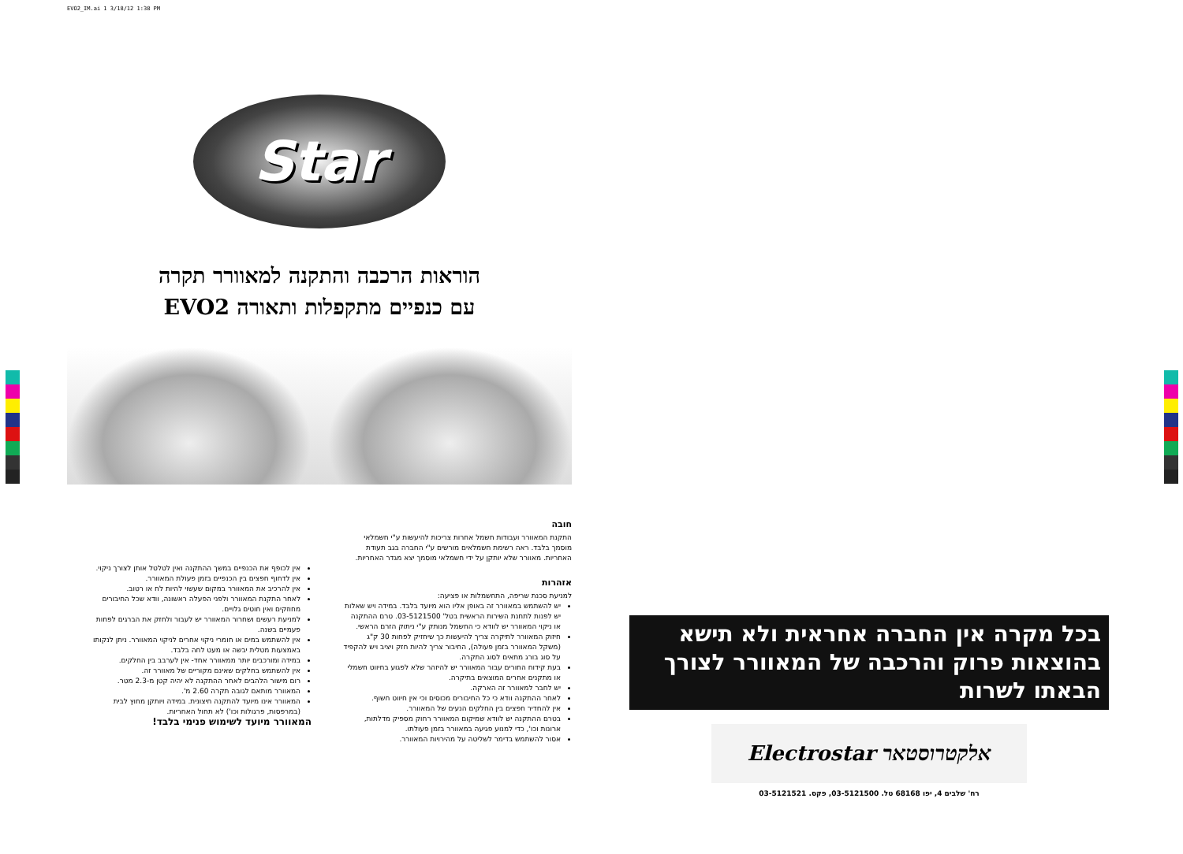EVO2_IM.ai 1 3/18/12 1:38 PM
Star
הוראות הרכבה והתקנה למאוורר תקרה
עם כנפיים מתקפלות ותאורה EVO2
חובה
התקנת המאוורר ועבודות חשמל אחרות צריכות להיעשות ע"י חשמלאי מוסמך בלבד. ראה רשימת חשמלאים מורשים ע"י החברה בגב תעודת האחריות. מאוורר שלא יותקן על ידי חשמלאי מוסמך יצא מגדר האחריות.
אזהרות
למניעת סכנת שריפה, התחשמלות או פציעה:
יש להשתמש במאוורר זה באופן אליו הוא מיועד בלבד. במידה ויש שאלות יש לפנות לתחנת השירות הראשית בטל' 03-5121500. טרם ההתקנה או ניקוי המאוורר יש לוודא כי החשמל מנותק ע"י ניתוק הזרם הראשי.
חיזוק המאוורר לתיקרה צריך להיעשות כך שיחזיק לפחות 30 ק"ג (משקל המאוורר בזמן פעולה), החיבור צריך להיות חזק ויציב ויש להקפיד על סוג בורג מתאים לסוג התקרה.
בעת קידוח החורים עבור המאוורר יש להיזהר שלא לפגוע בחיווט חשמלי או מתקנים אחרים המוצאים בתיקרה.
יש לחבר למאוורר זה הארקה.
לאחר ההתקנה וודא כי כל החיבורים מכוסים וכי אין חיווט חשוף.
אין להחדיר חפצים בין החלקים הנעים של המאוורר.
בטרם ההתקנה יש לוודא שמיקום המאוורר רחוק מספיק מדלתות, ארונות וכו', כדי למנוע פגיעה במאוורר בזמן פעולתו.
אסור להשתמש בדימר לשליטה על מהירויות המאוורר.
אין לכופף את הכנפיים במשך ההתקנה ואין לטלטל אותן לצורך ניקוי.
אין לדחוף חפצים בין הכנפיים בזמן פעולת המאוורר.
אין להרכיב את המאוורר במקום שעשוי להיות לח או רטוב.
לאחר התקנת המאוורר ולפני הפעלה ראשונה, וודא שכל החיבורים מחוזקים ואין חוטים גלויים.
למניעת רעשים ושחרור המאוורר יש לעבור ולחזק את הברגים לפחות פעמיים בשנה.
אין להשתמש במים או חומרי ניקוי אחרים לניקוי המאוורר. ניתן לנקותו באמצעות מטלית יבשה או מעט לחה בלבד.
במידה ומורכבים יותר ממאוורר אחד- אין לערבב בין החלקים.
אין להשתמש בחלקים שאינם מקוריים של מאוורר זה.
רום מישור הלהבים לאחר ההתקנה לא יהיה קטן מ-2.3 מטר.
המאוורר מותאם לגובה תקרה 2.60 מ'.
המאוורר אינו מיועד להתקנה חיצונית. במידה ויותקן מחוץ לבית (במרפסות, פרגולות וכו') לא תחול האחריות.
המאוורר מיועד לשימוש פנימי בלבד!
בכל מקרה אין החברה אחראית ולא תישא בהוצאות פרוק והרכבה של המאוורר לצורך הבאתו לשרות
Electrostar אלקטרוסטאר
רח' שלבים 4, יפו 68168 טל. 03-5121500, פקס. 03-5121521